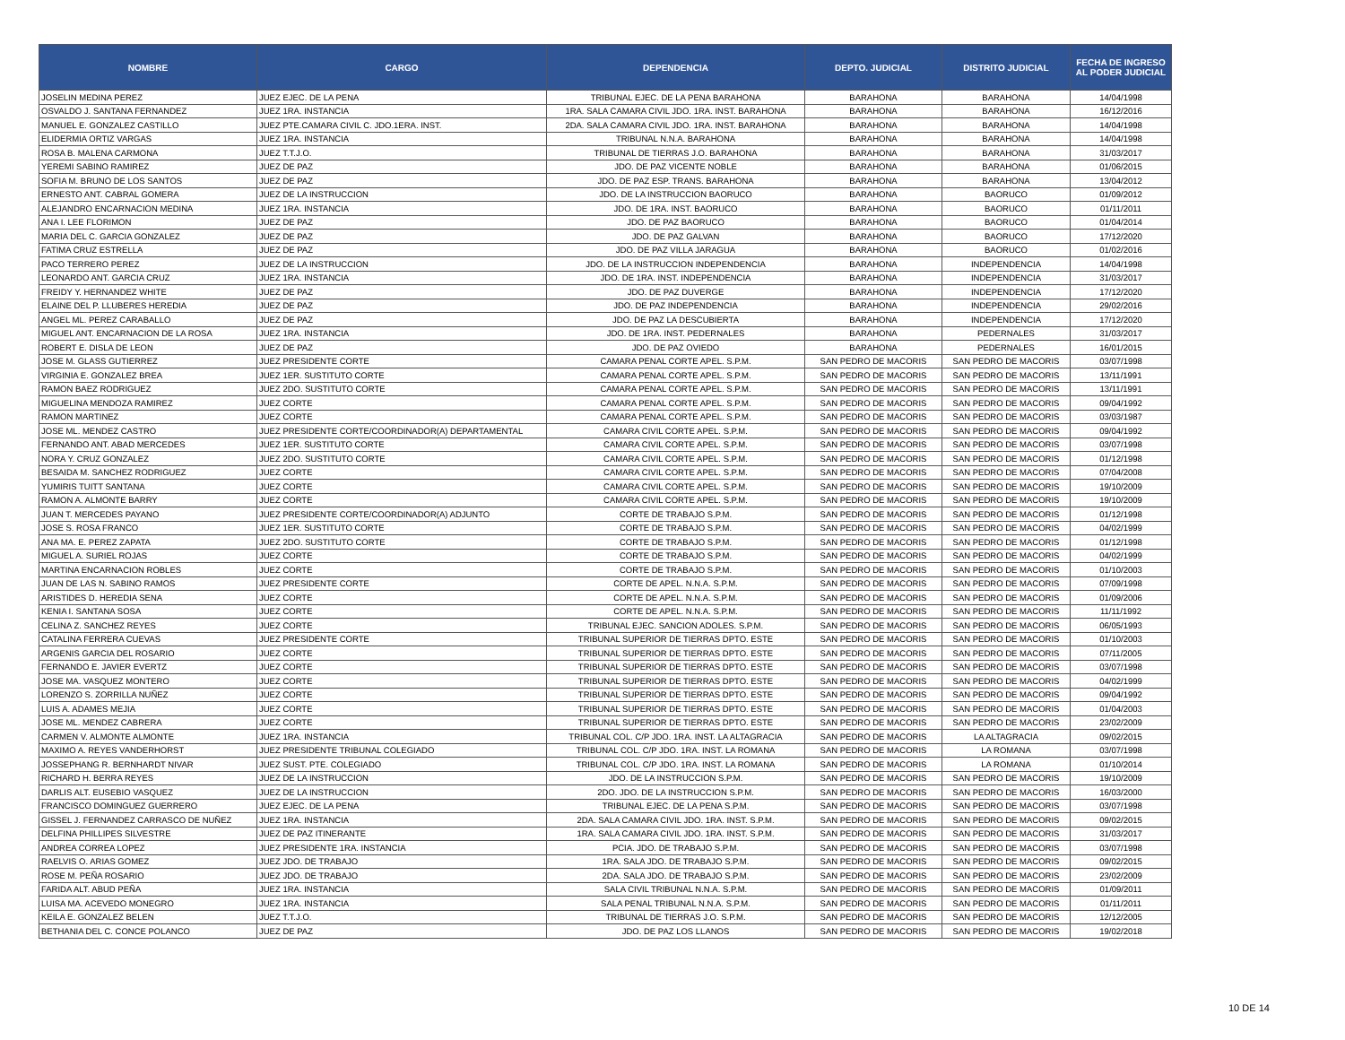| NOMBRE | CARGO | DEPENDENCIA | DEPTO. JUDICIAL | DISTRITO JUDICIAL | FECHA DE INGRESO AL PODER JUDICIAL |
| --- | --- | --- | --- | --- | --- |
| JOSELIN MEDINA PEREZ | JUEZ EJEC. DE LA PENA | TRIBUNAL EJEC. DE LA PENA BARAHONA | BARAHONA | BARAHONA | 14/04/1998 |
| OSVALDO J. SANTANA FERNANDEZ | JUEZ 1RA. INSTANCIA | 1RA. SALA CAMARA CIVIL JDO. 1RA. INST. BARAHONA | BARAHONA | BARAHONA | 16/12/2016 |
| MANUEL E. GONZALEZ CASTILLO | JUEZ PTE.CAMARA CIVIL C. JDO.1ERA. INST. | 2DA. SALA CAMARA CIVIL JDO. 1RA. INST. BARAHONA | BARAHONA | BARAHONA | 14/04/1998 |
| ELIDERMIA ORTIZ VARGAS | JUEZ 1RA. INSTANCIA | TRIBUNAL N.N.A. BARAHONA | BARAHONA | BARAHONA | 14/04/1998 |
| ROSA B. MALENA CARMONA | JUEZ T.T.J.O. | TRIBUNAL DE TIERRAS J.O. BARAHONA | BARAHONA | BARAHONA | 31/03/2017 |
| YEREMI SABINO RAMIREZ | JUEZ DE PAZ | JDO. DE PAZ VICENTE NOBLE | BARAHONA | BARAHONA | 01/06/2015 |
| SOFIA M. BRUNO DE LOS SANTOS | JUEZ DE PAZ | JDO. DE PAZ ESP. TRANS. BARAHONA | BARAHONA | BARAHONA | 13/04/2012 |
| ERNESTO ANT. CABRAL GOMERA | JUEZ DE LA INSTRUCCION | JDO. DE LA INSTRUCCION BAORUCO | BARAHONA | BAORUCO | 01/09/2012 |
| ALEJANDRO ENCARNACION MEDINA | JUEZ 1RA. INSTANCIA | JDO. DE 1RA. INST. BAORUCO | BARAHONA | BAORUCO | 01/11/2011 |
| ANA I. LEE FLORIMON | JUEZ DE PAZ | JDO. DE PAZ BAORUCO | BARAHONA | BAORUCO | 01/04/2014 |
| MARIA DEL C. GARCIA GONZALEZ | JUEZ DE PAZ | JDO. DE PAZ GALVAN | BARAHONA | BAORUCO | 17/12/2020 |
| FATIMA CRUZ ESTRELLA | JUEZ DE PAZ | JDO. DE PAZ VILLA JARAGUA | BARAHONA | BAORUCO | 01/02/2016 |
| PACO TERRERO PEREZ | JUEZ DE LA INSTRUCCION | JDO. DE LA INSTRUCCION INDEPENDENCIA | BARAHONA | INDEPENDENCIA | 14/04/1998 |
| LEONARDO ANT. GARCIA CRUZ | JUEZ 1RA. INSTANCIA | JDO. DE 1RA. INST. INDEPENDENCIA | BARAHONA | INDEPENDENCIA | 31/03/2017 |
| FREIDY Y. HERNANDEZ WHITE | JUEZ DE PAZ | JDO. DE PAZ DUVERGE | BARAHONA | INDEPENDENCIA | 17/12/2020 |
| ELAINE DEL P. LLUBERES HEREDIA | JUEZ DE PAZ | JDO. DE PAZ INDEPENDENCIA | BARAHONA | INDEPENDENCIA | 29/02/2016 |
| ANGEL ML. PEREZ CARABALLO | JUEZ DE PAZ | JDO. DE PAZ LA DESCUBIERTA | BARAHONA | INDEPENDENCIA | 17/12/2020 |
| MIGUEL ANT. ENCARNACION DE LA ROSA | JUEZ 1RA. INSTANCIA | JDO. DE 1RA. INST. PEDERNALES | BARAHONA | PEDERNALES | 31/03/2017 |
| ROBERT E. DISLA DE LEON | JUEZ DE PAZ | JDO. DE PAZ OVIEDO | BARAHONA | PEDERNALES | 16/01/2015 |
| JOSE M. GLASS GUTIERREZ | JUEZ PRESIDENTE CORTE | CAMARA PENAL CORTE APEL. S.P.M. | SAN PEDRO DE MACORIS | SAN PEDRO DE MACORIS | 03/07/1998 |
| VIRGINIA E. GONZALEZ BREA | JUEZ 1ER. SUSTITUTO CORTE | CAMARA PENAL CORTE APEL. S.P.M. | SAN PEDRO DE MACORIS | SAN PEDRO DE MACORIS | 13/11/1991 |
| RAMON BAEZ RODRIGUEZ | JUEZ 2DO. SUSTITUTO CORTE | CAMARA PENAL CORTE APEL. S.P.M. | SAN PEDRO DE MACORIS | SAN PEDRO DE MACORIS | 13/11/1991 |
| MIGUELINA MENDOZA RAMIREZ | JUEZ CORTE | CAMARA PENAL CORTE APEL. S.P.M. | SAN PEDRO DE MACORIS | SAN PEDRO DE MACORIS | 09/04/1992 |
| RAMON MARTINEZ | JUEZ CORTE | CAMARA PENAL CORTE APEL. S.P.M. | SAN PEDRO DE MACORIS | SAN PEDRO DE MACORIS | 03/03/1987 |
| JOSE ML. MENDEZ CASTRO | JUEZ PRESIDENTE CORTE/COORDINADOR(A) DEPARTAMENTAL | CAMARA CIVIL CORTE APEL. S.P.M. | SAN PEDRO DE MACORIS | SAN PEDRO DE MACORIS | 09/04/1992 |
| FERNANDO ANT. ABAD MERCEDES | JUEZ 1ER. SUSTITUTO CORTE | CAMARA CIVIL CORTE APEL. S.P.M. | SAN PEDRO DE MACORIS | SAN PEDRO DE MACORIS | 03/07/1998 |
| NORA Y. CRUZ GONZALEZ | JUEZ 2DO. SUSTITUTO CORTE | CAMARA CIVIL CORTE APEL. S.P.M. | SAN PEDRO DE MACORIS | SAN PEDRO DE MACORIS | 01/12/1998 |
| BESAIDA M. SANCHEZ RODRIGUEZ | JUEZ CORTE | CAMARA CIVIL CORTE APEL. S.P.M. | SAN PEDRO DE MACORIS | SAN PEDRO DE MACORIS | 07/04/2008 |
| YUMIRIS TUITT SANTANA | JUEZ CORTE | CAMARA CIVIL CORTE APEL. S.P.M. | SAN PEDRO DE MACORIS | SAN PEDRO DE MACORIS | 19/10/2009 |
| RAMON A. ALMONTE BARRY | JUEZ CORTE | CAMARA CIVIL CORTE APEL. S.P.M. | SAN PEDRO DE MACORIS | SAN PEDRO DE MACORIS | 19/10/2009 |
| JUAN T. MERCEDES PAYANO | JUEZ PRESIDENTE CORTE/COORDINADOR(A) ADJUNTO | CORTE DE TRABAJO S.P.M. | SAN PEDRO DE MACORIS | SAN PEDRO DE MACORIS | 01/12/1998 |
| JOSE S. ROSA FRANCO | JUEZ 1ER. SUSTITUTO CORTE | CORTE DE TRABAJO S.P.M. | SAN PEDRO DE MACORIS | SAN PEDRO DE MACORIS | 04/02/1999 |
| ANA MA. E. PEREZ ZAPATA | JUEZ 2DO. SUSTITUTO CORTE | CORTE DE TRABAJO S.P.M. | SAN PEDRO DE MACORIS | SAN PEDRO DE MACORIS | 01/12/1998 |
| MIGUEL A. SURIEL ROJAS | JUEZ CORTE | CORTE DE TRABAJO S.P.M. | SAN PEDRO DE MACORIS | SAN PEDRO DE MACORIS | 04/02/1999 |
| MARTINA ENCARNACION ROBLES | JUEZ CORTE | CORTE DE TRABAJO S.P.M. | SAN PEDRO DE MACORIS | SAN PEDRO DE MACORIS | 01/10/2003 |
| JUAN DE LAS N. SABINO RAMOS | JUEZ PRESIDENTE CORTE | CORTE DE APEL. N.N.A. S.P.M. | SAN PEDRO DE MACORIS | SAN PEDRO DE MACORIS | 07/09/1998 |
| ARISTIDES D. HEREDIA SENA | JUEZ CORTE | CORTE DE APEL. N.N.A. S.P.M. | SAN PEDRO DE MACORIS | SAN PEDRO DE MACORIS | 01/09/2006 |
| KENIA I. SANTANA SOSA | JUEZ CORTE | CORTE DE APEL. N.N.A. S.P.M. | SAN PEDRO DE MACORIS | SAN PEDRO DE MACORIS | 11/11/1992 |
| CELINA Z. SANCHEZ REYES | JUEZ CORTE | TRIBUNAL EJEC. SANCION ADOLES. S.P.M. | SAN PEDRO DE MACORIS | SAN PEDRO DE MACORIS | 06/05/1993 |
| CATALINA FERRERA CUEVAS | JUEZ PRESIDENTE CORTE | TRIBUNAL SUPERIOR DE TIERRAS DPTO. ESTE | SAN PEDRO DE MACORIS | SAN PEDRO DE MACORIS | 01/10/2003 |
| ARGENIS GARCIA DEL ROSARIO | JUEZ CORTE | TRIBUNAL SUPERIOR DE TIERRAS DPTO. ESTE | SAN PEDRO DE MACORIS | SAN PEDRO DE MACORIS | 07/11/2005 |
| FERNANDO E. JAVIER EVERTZ | JUEZ CORTE | TRIBUNAL SUPERIOR DE TIERRAS DPTO. ESTE | SAN PEDRO DE MACORIS | SAN PEDRO DE MACORIS | 03/07/1998 |
| JOSE MA. VASQUEZ MONTERO | JUEZ CORTE | TRIBUNAL SUPERIOR DE TIERRAS DPTO. ESTE | SAN PEDRO DE MACORIS | SAN PEDRO DE MACORIS | 04/02/1999 |
| LORENZO S. ZORRILLA NUÑEZ | JUEZ CORTE | TRIBUNAL SUPERIOR DE TIERRAS DPTO. ESTE | SAN PEDRO DE MACORIS | SAN PEDRO DE MACORIS | 09/04/1992 |
| LUIS A. ADAMES MEJIA | JUEZ CORTE | TRIBUNAL SUPERIOR DE TIERRAS DPTO. ESTE | SAN PEDRO DE MACORIS | SAN PEDRO DE MACORIS | 01/04/2003 |
| JOSE ML. MENDEZ CABRERA | JUEZ CORTE | TRIBUNAL SUPERIOR DE TIERRAS DPTO. ESTE | SAN PEDRO DE MACORIS | SAN PEDRO DE MACORIS | 23/02/2009 |
| CARMEN V. ALMONTE ALMONTE | JUEZ 1RA. INSTANCIA | TRIBUNAL COL. C/P JDO. 1RA. INST. LA ALTAGRACIA | SAN PEDRO DE MACORIS | LA ALTAGRACIA | 09/02/2015 |
| MAXIMO A. REYES VANDERHORST | JUEZ PRESIDENTE TRIBUNAL COLEGIADO | TRIBUNAL COL. C/P JDO. 1RA. INST. LA ROMANA | SAN PEDRO DE MACORIS | LA ROMANA | 03/07/1998 |
| JOSSEPHANG R. BERNHARDT NIVAR | JUEZ SUST. PTE. COLEGIADO | TRIBUNAL COL. C/P JDO. 1RA. INST. LA ROMANA | SAN PEDRO DE MACORIS | LA ROMANA | 01/10/2014 |
| RICHARD H. BERRA REYES | JUEZ DE LA INSTRUCCION | JDO. DE LA INSTRUCCION S.P.M. | SAN PEDRO DE MACORIS | SAN PEDRO DE MACORIS | 19/10/2009 |
| DARLIS ALT. EUSEBIO VASQUEZ | JUEZ DE LA INSTRUCCION | 2DO. JDO. DE LA INSTRUCCION S.P.M. | SAN PEDRO DE MACORIS | SAN PEDRO DE MACORIS | 16/03/2000 |
| FRANCISCO DOMINGUEZ GUERRERO | JUEZ EJEC. DE LA PENA | TRIBUNAL EJEC. DE LA PENA S.P.M. | SAN PEDRO DE MACORIS | SAN PEDRO DE MACORIS | 03/07/1998 |
| GISSEL J. FERNANDEZ CARRASCO DE NUÑEZ | JUEZ 1RA. INSTANCIA | 2DA. SALA CAMARA CIVIL JDO. 1RA. INST. S.P.M. | SAN PEDRO DE MACORIS | SAN PEDRO DE MACORIS | 09/02/2015 |
| DELFINA PHILLIPES SILVESTRE | JUEZ DE PAZ ITINERANTE | 1RA. SALA CAMARA CIVIL JDO. 1RA. INST. S.P.M. | SAN PEDRO DE MACORIS | SAN PEDRO DE MACORIS | 31/03/2017 |
| ANDREA CORREA LOPEZ | JUEZ PRESIDENTE 1RA. INSTANCIA | PCIA. JDO. DE TRABAJO S.P.M. | SAN PEDRO DE MACORIS | SAN PEDRO DE MACORIS | 03/07/1998 |
| RAELVIS O. ARIAS GOMEZ | JUEZ JDO. DE TRABAJO | 1RA. SALA JDO. DE TRABAJO S.P.M. | SAN PEDRO DE MACORIS | SAN PEDRO DE MACORIS | 09/02/2015 |
| ROSE M. PEÑA ROSARIO | JUEZ JDO. DE TRABAJO | 2DA. SALA JDO. DE TRABAJO S.P.M. | SAN PEDRO DE MACORIS | SAN PEDRO DE MACORIS | 23/02/2009 |
| FARIDA ALT. ABUD PEÑA | JUEZ 1RA. INSTANCIA | SALA CIVIL TRIBUNAL N.N.A. S.P.M. | SAN PEDRO DE MACORIS | SAN PEDRO DE MACORIS | 01/09/2011 |
| LUISA MA. ACEVEDO MONEGRO | JUEZ 1RA. INSTANCIA | SALA PENAL TRIBUNAL N.N.A. S.P.M. | SAN PEDRO DE MACORIS | SAN PEDRO DE MACORIS | 01/11/2011 |
| KEILA E. GONZALEZ BELEN | JUEZ T.T.J.O. | TRIBUNAL DE TIERRAS J.O. S.P.M. | SAN PEDRO DE MACORIS | SAN PEDRO DE MACORIS | 12/12/2005 |
| BETHANIA DEL C. CONCE POLANCO | JUEZ DE PAZ | JDO. DE PAZ LOS LLANOS | SAN PEDRO DE MACORIS | SAN PEDRO DE MACORIS | 19/02/2018 |
10 DE 14